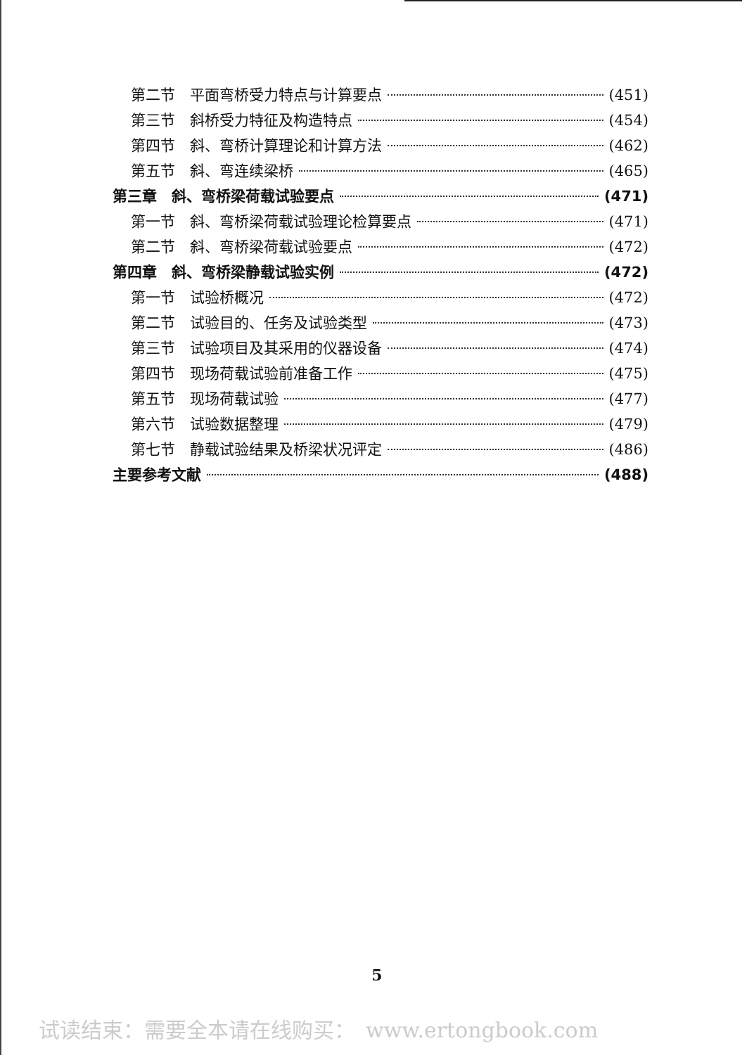第二节　平面弯桥受力特点与计算要点 (451)
第三节　斜桥受力特征及构造特点 (454)
第四节　斜、弯桥计算理论和计算方法 (462)
第五节　斜、弯连续梁桥 (465)
第三章　斜、弯桥梁荷载试验要点 (471)
第一节　斜、弯桥梁荷载试验理论检算要点 (471)
第二节　斜、弯桥梁荷载试验要点 (472)
第四章　斜、弯桥梁静载试验实例 (472)
第一节　试验桥概况 (472)
第二节　试验目的、任务及试验类型 (473)
第三节　试验项目及其采用的仪器设备 (474)
第四节　现场荷载试验前准备工作 (475)
第五节　现场荷载试验 (477)
第六节　试验数据整理 (479)
第七节　静载试验结果及桥梁状况评定 (486)
主要参考文献 (488)
5
试读结束：需要全本请在线购买：　www.ertongbook.com